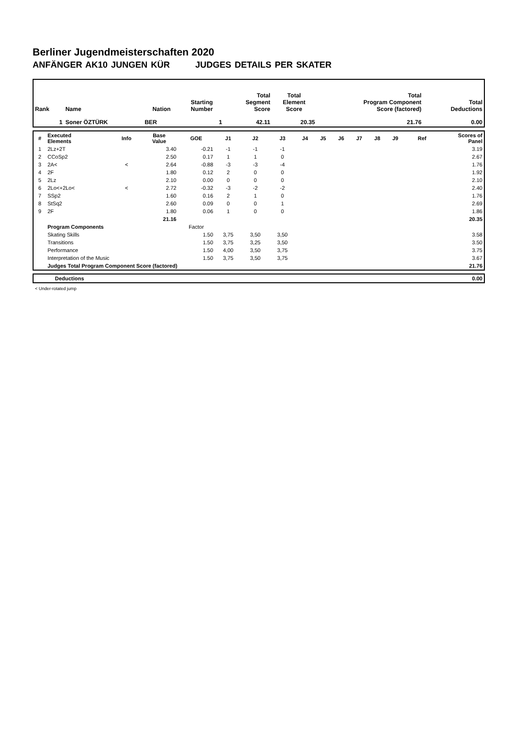Berliner Jugendmeisterschaften 2020
ANFÄNGER AK10 JUNGEN KÜR JUDGES DETAILS PER SKATER
| Rank | Name | Nation | Starting Number | Total Segment Score | Total Element Score | Total Program Component Score (factored) | Total Deductions |
| --- | --- | --- | --- | --- | --- | --- | --- |
| 1 | Soner ÖZTÜRK | BER | 1 | 42.11 | 20.35 | 21.76 | 0.00 |
| # | Executed Elements | Info | Base Value | GOE | J1 | J2 | J3 | J4 | J5 | J6 | J7 | J8 | J9 | Ref | Scores of Panel |
| --- | --- | --- | --- | --- | --- | --- | --- | --- | --- | --- | --- | --- | --- | --- | --- |
| 1 | 2Lz+2T | | 3.40 | -0.21 | -1 | -1 | -1 | | | | | | | | 3.19 |
| 2 | CCoSp2 | | 2.50 | 0.17 | 1 | 1 | 0 | | | | | | | | 2.67 |
| 3 | 2A< | < | 2.64 | -0.88 | -3 | -3 | -4 | | | | | | | | 1.76 |
| 4 | 2F | | 1.80 | 0.12 | 2 | 0 | 0 | | | | | | | | 1.92 |
| 5 | 2Lz | | 2.10 | 0.00 | 0 | 0 | 0 | | | | | | | | 2.10 |
| 6 | 2Lo<+2Lo< | < | 2.72 | -0.32 | -3 | -2 | -2 | | | | | | | | 2.40 |
| 7 | SSp2 | | 1.60 | 0.16 | 2 | 1 | 0 | | | | | | | | 1.76 |
| 8 | StSq2 | | 2.60 | 0.09 | 0 | 0 | 1 | | | | | | | | 2.69 |
| 9 | 2F | | 1.80 | 0.06 | 1 | 0 | 0 | | | | | | | | 1.86 |
| | | | 21.16 | | | | | | | | | | | | 20.35 |
| | Program Components | | | Factor | | | | | | | | | | | |
| | Skating Skills | | | 1.50 | 3,75 | 3,50 | 3,50 | | | | | | | | 3.58 |
| | Transitions | | | 1.50 | 3,75 | 3,25 | 3,50 | | | | | | | | 3.50 |
| | Performance | | | 1.50 | 4,00 | 3,50 | 3,75 | | | | | | | | 3.75 |
| | Interpretation of the Music | | | 1.50 | 3,75 | 3,50 | 3,75 | | | | | | | | 3.67 |
| | Judges Total Program Component Score (factored) | | | | | | | | | | | | | | 21.76 |
| | Deductions | 0.00 |
< Under-rotated jump